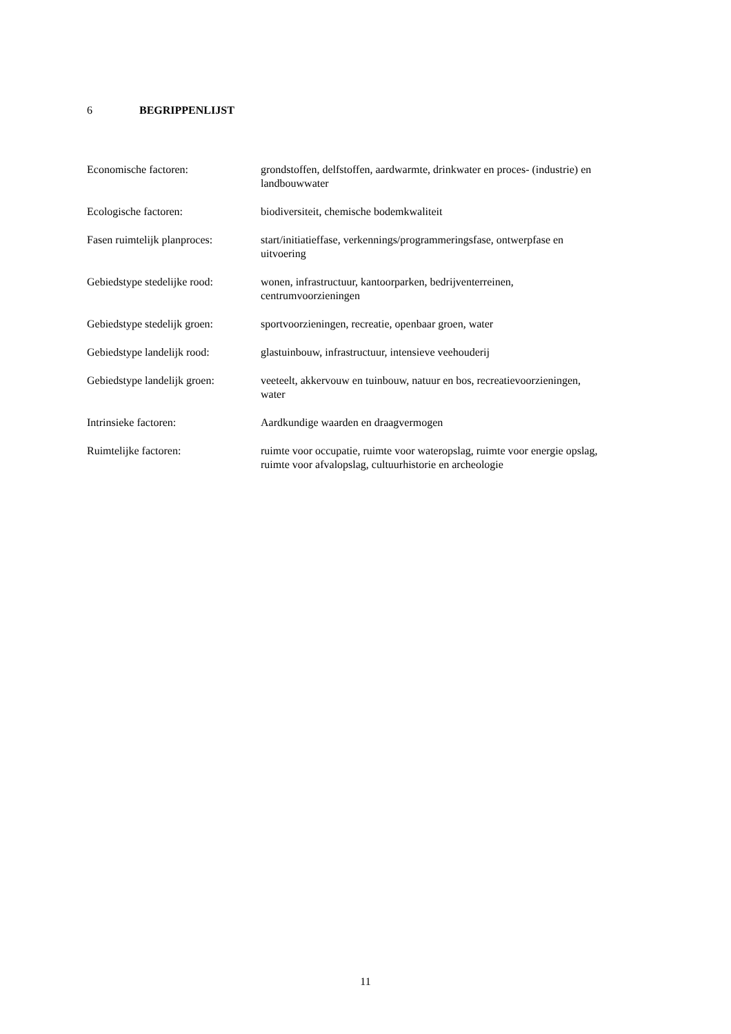6 BEGRIPPENLIJST
Economische factoren: grondstoffen, delfstoffen, aardwarmte, drinkwater en proces- (industrie) en landbouwwater
Ecologische factoren: biodiversiteit, chemische bodemkwaliteit
Fasen ruimtelijk planproces:
start/initiatieffase, verkennings/programmeringsfase, ontwerpfase en
uitvoering
Gebiedstype stedelijke rood:
wonen, infrastructuur, kantoorparken, bedrijventerreinen,
centrumvoorzieningen
Gebiedstype stedelijk groen:
sportvoorzieningen, recreatie, openbaar groen, water
Gebiedstype landelijk rood:
glastuinbouw, infrastructuur, intensieve veehouderij
Gebiedstype landelijk groen:
veeteelt, akkervouw en tuinbouw, natuur en bos, recreatievoorzieningen,
water
Intrinsieke factoren: Aardkundige waarden en draagvermogen
Ruimtelijke factoren: ruimte voor occupatie, ruimte voor wateropslag, ruimte voor energie opslag,
ruimte voor afvalopslag, cultuurhistorie en archeologie
11